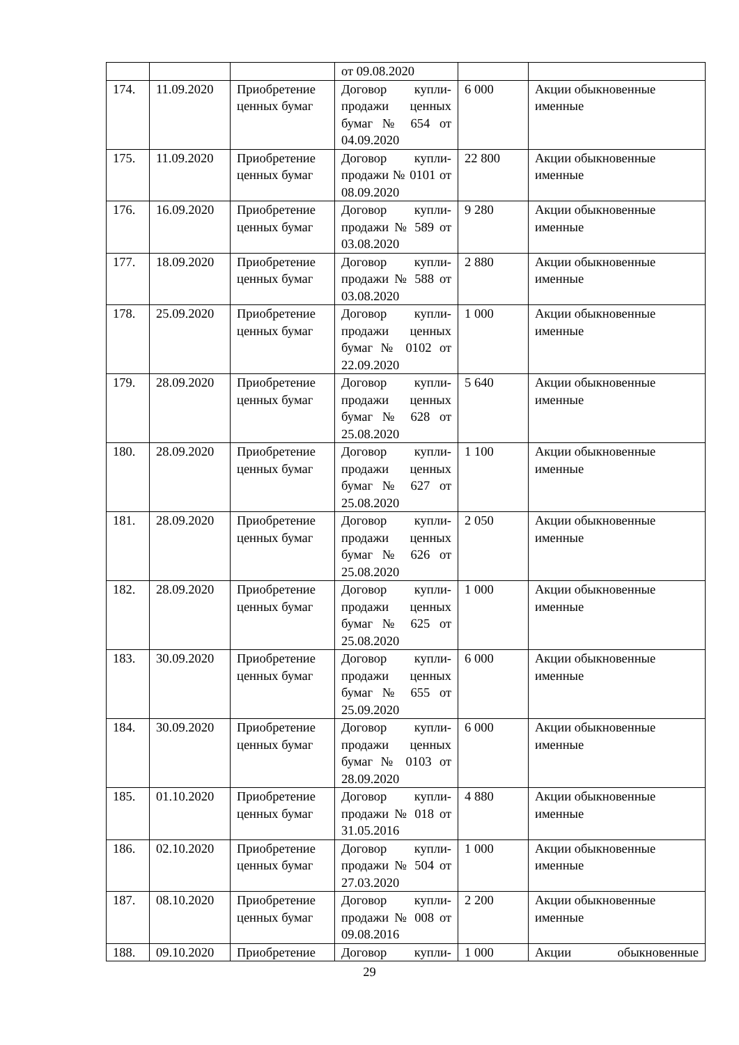| | | | от 09.08.2020 | | |
| 174. | 11.09.2020 | Приобретение ценных бумаг | Договор купли-продажи ценных бумаг № 654 от 04.09.2020 | 6 000 | Акции обыкновенные именные |
| 175. | 11.09.2020 | Приобретение ценных бумаг | Договор купли-продажи № 0101 от 08.09.2020 | 22 800 | Акции обыкновенные именные |
| 176. | 16.09.2020 | Приобретение ценных бумаг | Договор купли-продажи № 589 от 03.08.2020 | 9 280 | Акции обыкновенные именные |
| 177. | 18.09.2020 | Приобретение ценных бумаг | Договор купли-продажи № 588 от 03.08.2020 | 2 880 | Акции обыкновенные именные |
| 178. | 25.09.2020 | Приобретение ценных бумаг | Договор купли-продажи ценных бумаг № 0102 от 22.09.2020 | 1 000 | Акции обыкновенные именные |
| 179. | 28.09.2020 | Приобретение ценных бумаг | Договор купли-продажи ценных бумаг № 628 от 25.08.2020 | 5 640 | Акции обыкновенные именные |
| 180. | 28.09.2020 | Приобретение ценных бумаг | Договор купли-продажи ценных бумаг № 627 от 25.08.2020 | 1 100 | Акции обыкновенные именные |
| 181. | 28.09.2020 | Приобретение ценных бумаг | Договор купли-продажи ценных бумаг № 626 от 25.08.2020 | 2 050 | Акции обыкновенные именные |
| 182. | 28.09.2020 | Приобретение ценных бумаг | Договор купли-продажи ценных бумаг № 625 от 25.08.2020 | 1 000 | Акции обыкновенные именные |
| 183. | 30.09.2020 | Приобретение ценных бумаг | Договор купли-продажи ценных бумаг № 655 от 25.09.2020 | 6 000 | Акции обыкновенные именные |
| 184. | 30.09.2020 | Приобретение ценных бумаг | Договор купли-продажи ценных бумаг № 0103 от 28.09.2020 | 6 000 | Акции обыкновенные именные |
| 185. | 01.10.2020 | Приобретение ценных бумаг | Договор купли-продажи № 018 от 31.05.2016 | 4 880 | Акции обыкновенные именные |
| 186. | 02.10.2020 | Приобретение ценных бумаг | Договор купли-продажи № 504 от 27.03.2020 | 1 000 | Акции обыкновенные именные |
| 187. | 08.10.2020 | Приобретение ценных бумаг | Договор купли-продажи № 008 от 09.08.2016 | 2 200 | Акции обыкновенные именные |
| 188. | 09.10.2020 | Приобретение | Договор купли- | 1 000 | Акции обыкновенные |
29